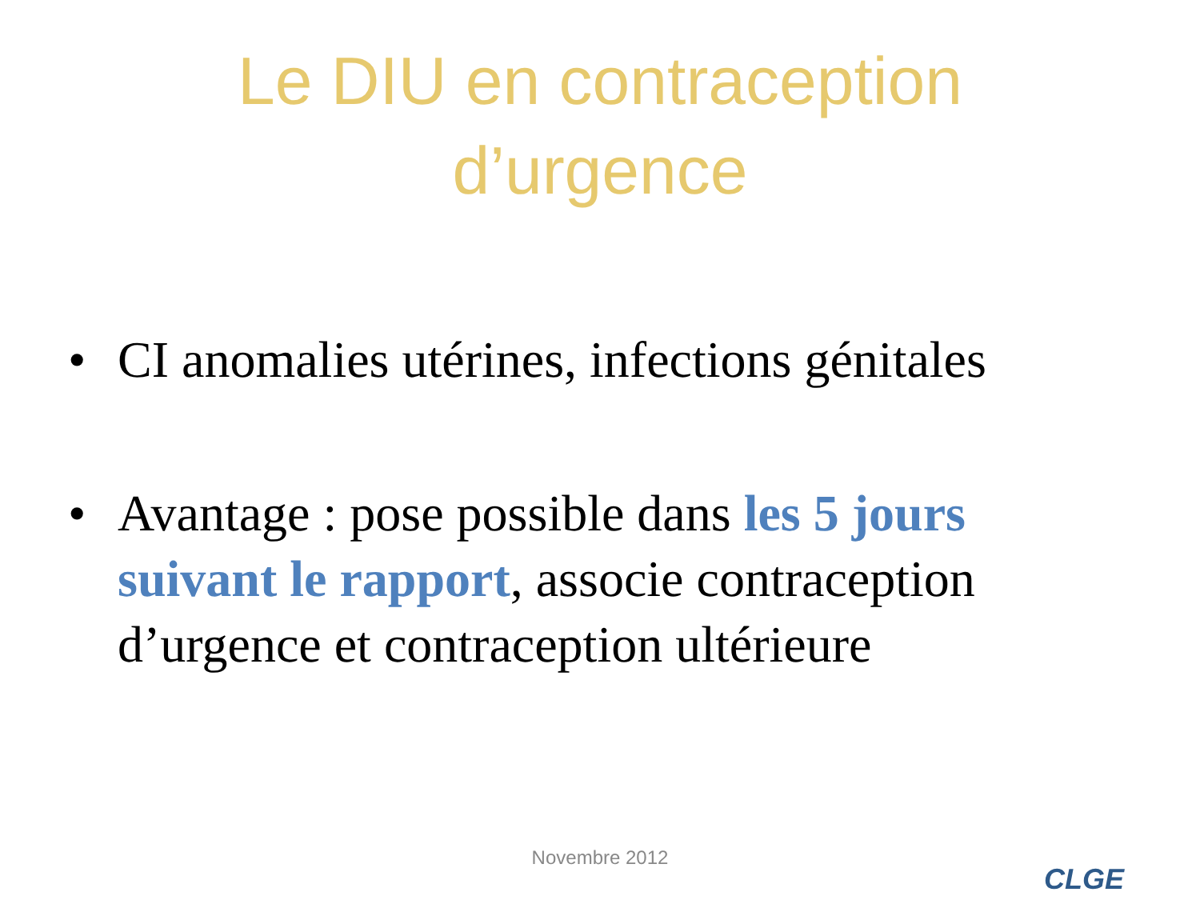Le DIU en contraception
d’urgence
• CI anomalies utérines, infections génitales
• Avantage : pose possible dans les 5 jours suivant le rapport, associe contraception d’urgence et contraception ultérieure
Novembre 2012
CLGE